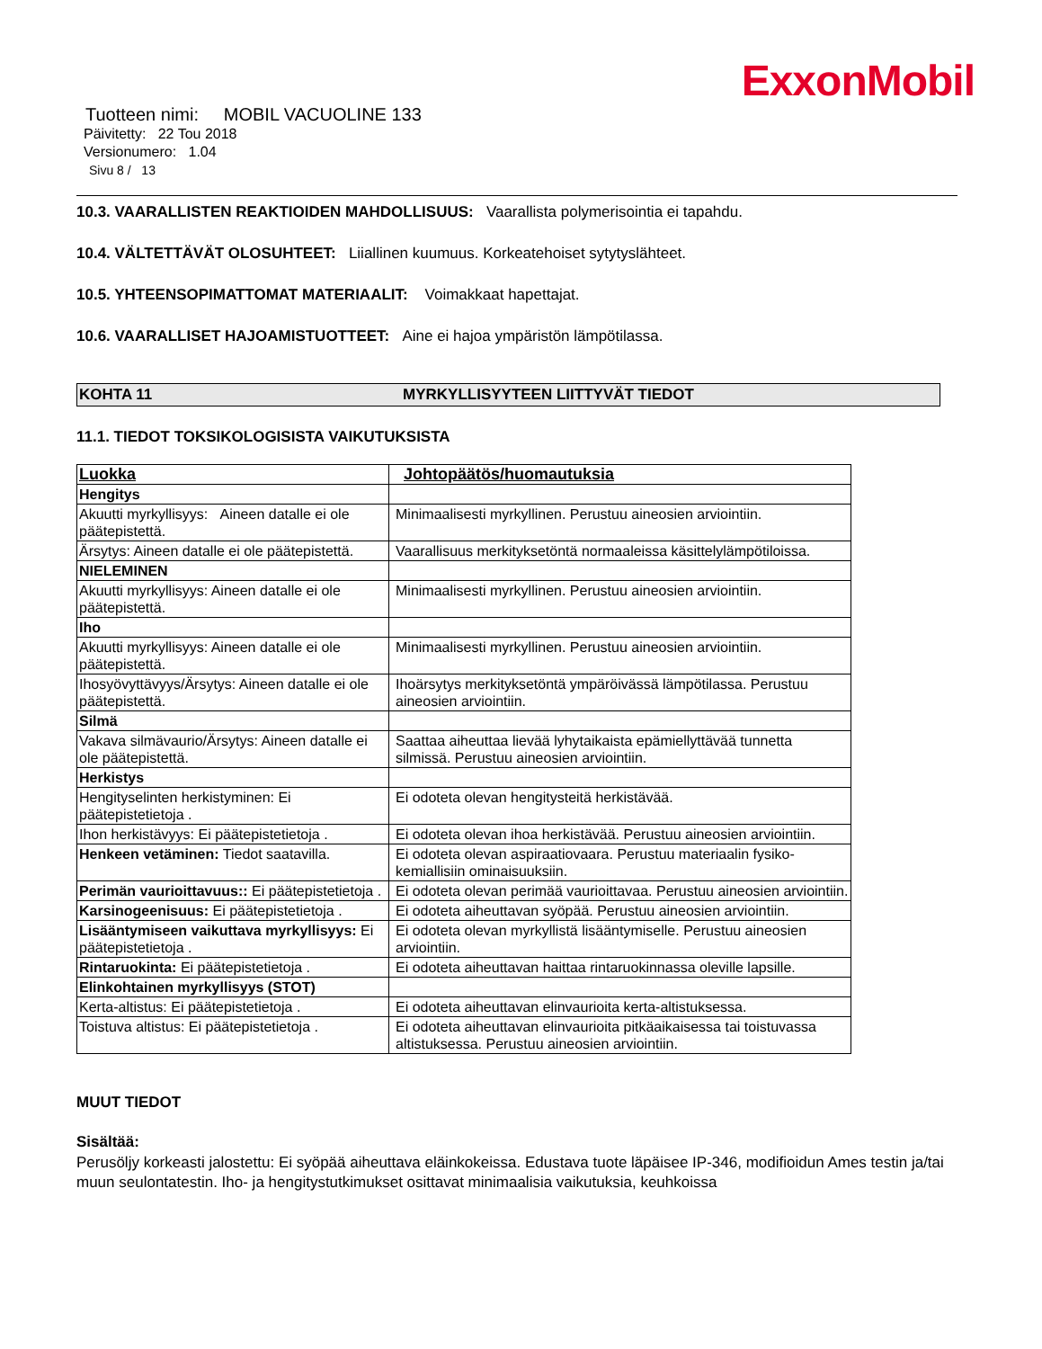ExxonMobil
Tuotteen nimi: MOBIL VACUOLINE 133
Päivitetty: 22 Tou 2018
Versionumero: 1.04
Sivu 8 / 13
10.3. VAARALLISTEN REAKTIOIDEN MAHDOLLISUUS: Vaarallista polymerisointia ei tapahdu.
10.4. VÄLTETTÄVÄT OLOSUHTEET: Liiallinen kuumuus. Korkeatehoiset sytytyslähteet.
10.5. YHTEENSOPIMATTOMAT MATERIAALIT: Voimakkaat hapettajat.
10.6. VAARALLISET HAJOAMISTUOTTEET: Aine ei hajoa ympäristön lämpötilassa.
KOHTA 11 MYRKYLLISYYTEEN LIITTYVÄT TIEDOT
11.1. TIEDOT TOKSIKOLOGISISTA VAIKUTUKSISTA
| Luokka | Johtopäätös/huomautuksia |
| --- | --- |
| Hengitys | |
| Akuutti myrkyllisyys: Aineen datalle ei ole päätepistettä. | Minimaalisesti myrkyllinen. Perustuu aineosien arviointiin. |
| Ärsytys: Aineen datalle ei ole päätepistettä. | Vaarallisuus merkityksetöntä normaaleissa käsittelylämpötiloissa. |
| NIELEMINEN | |
| Akuutti myrkyllisyys: Aineen datalle ei ole päätepistettä. | Minimaalisesti myrkyllinen. Perustuu aineosien arviointiin. |
| Iho | |
| Akuutti myrkyllisyys: Aineen datalle ei ole päätepistettä. | Minimaalisesti myrkyllinen. Perustuu aineosien arviointiin. |
| Ihosyövyttävyys/Ärsytys: Aineen datalle ei ole päätepistettä. | Ihoärsytys merkityksetöntä ympäröivässä lämpötilassa. Perustuu aineosien arviointiin. |
| Silmä | |
| Vakava silmävaurio/Ärsytys: Aineen datalle ei ole päätepistettä. | Saattaa aiheuttaa lievää lyhytaikaista epämiellyttävää tunnetta silmissä. Perustuu aineosien arviointiin. |
| Herkistys | |
| Hengityselinten herkistyminen: Ei päätepistetietoja . | Ei odoteta olevan hengitysteitä herkistävää. |
| Ihon herkistävyys: Ei päätepistetietoja . | Ei odoteta olevan ihoa herkistävää. Perustuu aineosien arviointiin. |
| Henkeen vetäminen: Tiedot saatavilla. | Ei odoteta olevan aspiraatiovaara. Perustuu materiaalin fysiko-kemiallisiin ominaisuuksiin. |
| Perimän vaurioittavuus:: Ei päätepistetietoja . | Ei odoteta olevan perimää vaurioittavaa. Perustuu aineosien arviointiin. |
| Karsinogeenisuus: Ei päätepistetietoja . | Ei odoteta aiheuttavan syöpää. Perustuu aineosien arviointiin. |
| Lisääntymiseen vaikuttava myrkyllisyys: Ei päätepistetietoja . | Ei odoteta olevan myrkyllistä lisääntymiselle. Perustuu aineosien arviointiin. |
| Rintaruokinta: Ei päätepistetietoja . | Ei odoteta aiheuttavan haittaa rintaruokinnassa oleville lapsille. |
| Elinkohtainen myrkyllisyys (STOT) | |
| Kerta-altistus: Ei päätepistetietoja . | Ei odoteta aiheuttavan elinvaurioita kerta-altistuksessa. |
| Toistuva altistus: Ei päätepistetietoja . | Ei odoteta aiheuttavan elinvaurioita pitkäaikaisessa tai toistuvassa altistuksessa. Perustuu aineosien arviointiin. |
MUUT TIEDOT
Sisältää:
Perusöljy korkeasti jalostettu: Ei syöpää aiheuttava eläinkokeissa. Edustava tuote läpäisee IP-346, modifioidun Ames testin ja/tai muun seulontatestin. Iho- ja hengitystutkimukset osittavat minimaalisia vaikutuksia, keuhkoissa